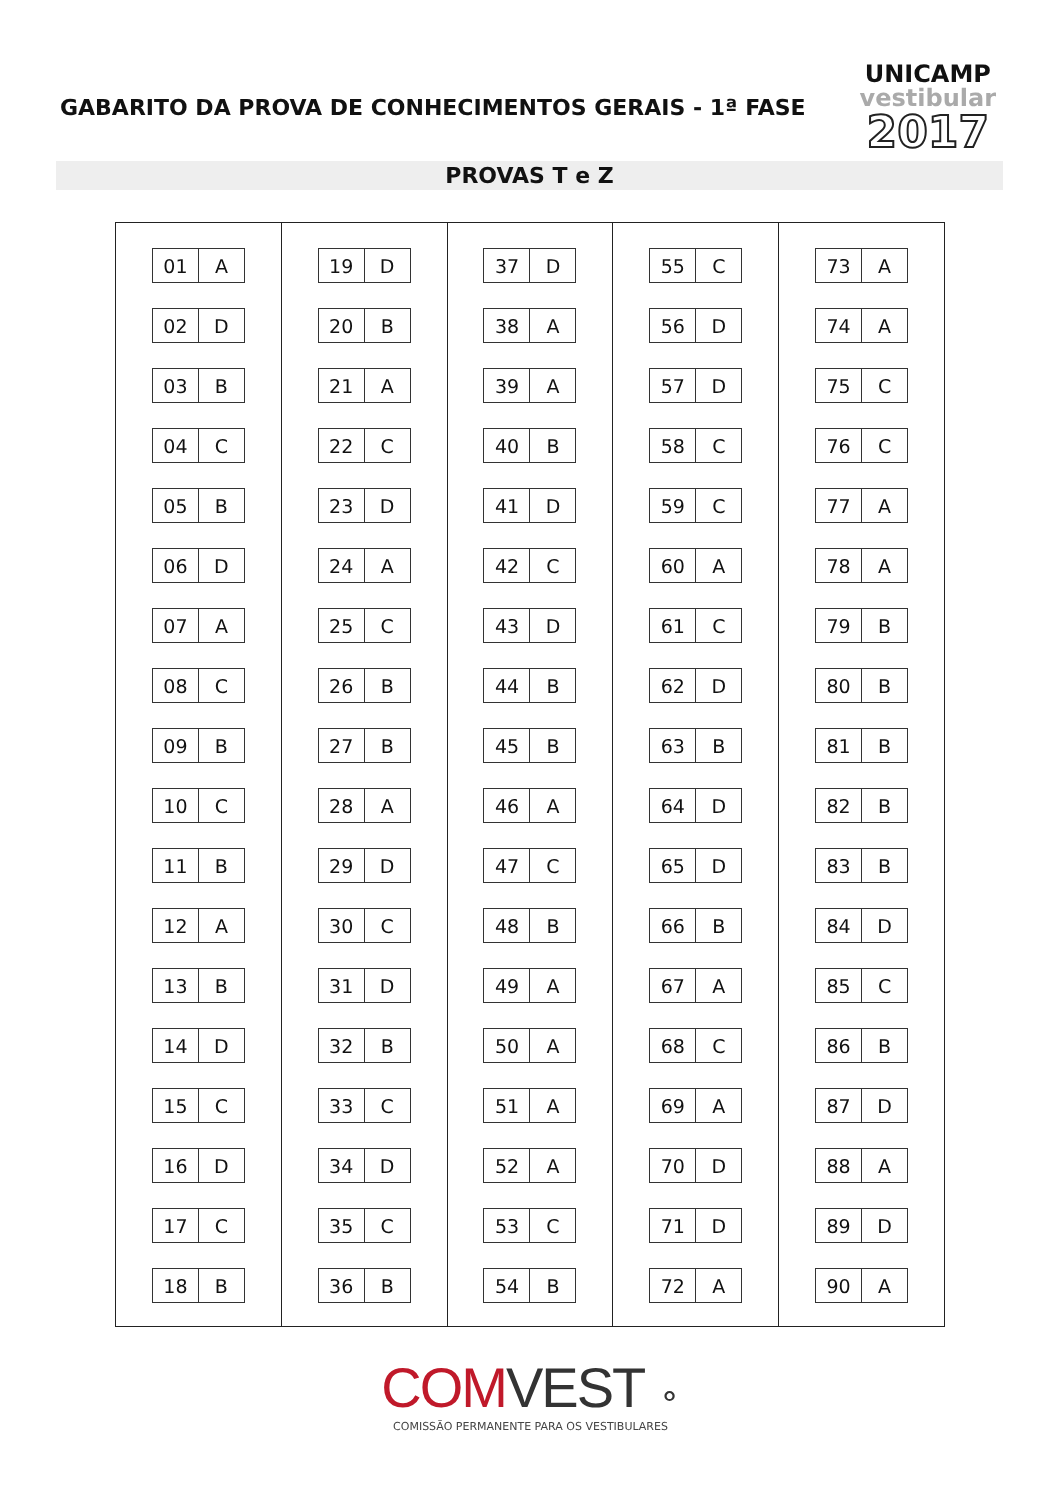GABARITO DA PROVA DE CONHECIMENTOS GERAIS - 1ª FASE
UNICAMP
vestibular
2017
PROVAS T e Z
| 01 | A |
| 02 | D |
| 03 | B |
| 04 | C |
| 05 | B |
| 06 | D |
| 07 | A |
| 08 | C |
| 09 | B |
| 10 | C |
| 11 | B |
| 12 | A |
| 13 | B |
| 14 | D |
| 15 | C |
| 16 | D |
| 17 | C |
| 18 | B |
| 19 | D |
| 20 | B |
| 21 | A |
| 22 | C |
| 23 | D |
| 24 | A |
| 25 | C |
| 26 | B |
| 27 | B |
| 28 | A |
| 29 | D |
| 30 | C |
| 31 | D |
| 32 | B |
| 33 | C |
| 34 | D |
| 35 | C |
| 36 | B |
| 37 | D |
| 38 | A |
| 39 | A |
| 40 | B |
| 41 | D |
| 42 | C |
| 43 | D |
| 44 | B |
| 45 | B |
| 46 | A |
| 47 | C |
| 48 | B |
| 49 | A |
| 50 | A |
| 51 | A |
| 52 | A |
| 53 | C |
| 54 | B |
| 55 | C |
| 56 | D |
| 57 | D |
| 58 | C |
| 59 | C |
| 60 | A |
| 61 | C |
| 62 | D |
| 63 | B |
| 64 | D |
| 65 | D |
| 66 | B |
| 67 | A |
| 68 | C |
| 69 | A |
| 70 | D |
| 71 | D |
| 72 | A |
| 73 | A |
| 74 | A |
| 75 | C |
| 76 | C |
| 77 | A |
| 78 | A |
| 79 | B |
| 80 | B |
| 81 | B |
| 82 | B |
| 83 | B |
| 84 | D |
| 85 | C |
| 86 | B |
| 87 | D |
| 88 | A |
| 89 | D |
| 90 | A |
COMVEST ⚬
COMISSÃO PERMANENTE PARA OS VESTIBULARES